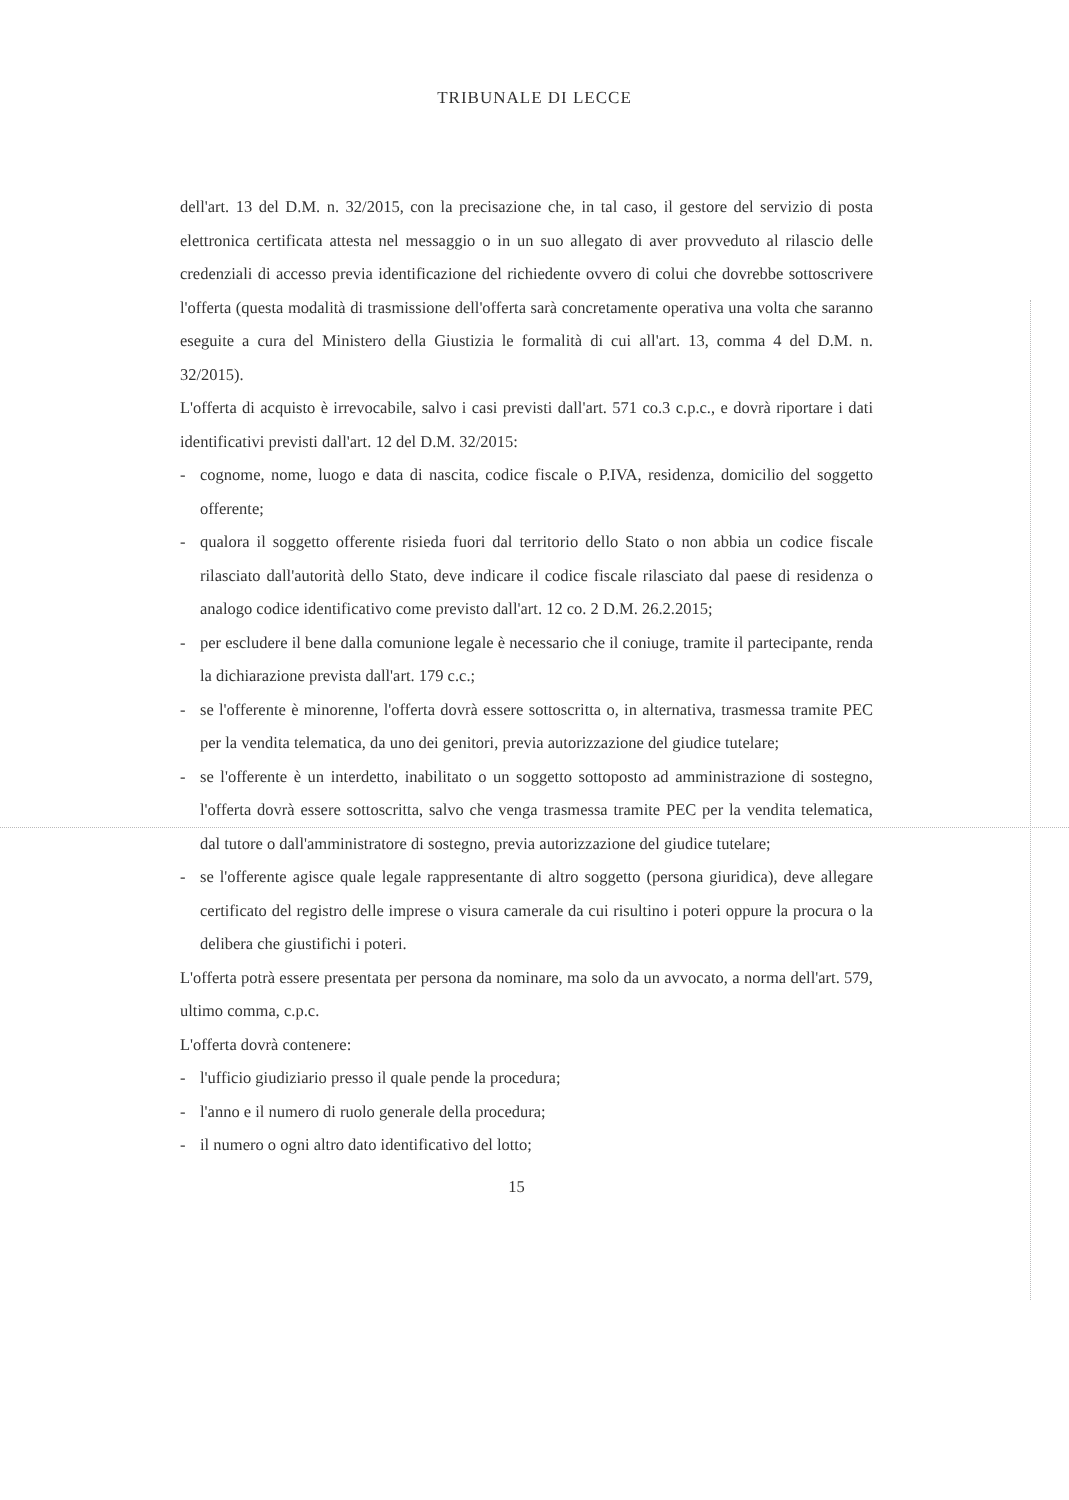TRIBUNALE DI LECCE
dell'art. 13 del D.M. n. 32/2015, con la precisazione che, in tal caso, il gestore del servizio di posta elettronica certificata attesta nel messaggio o in un suo allegato di aver provveduto al rilascio delle credenziali di accesso previa identificazione del richiedente ovvero di colui che dovrebbe sottoscrivere l'offerta (questa modalità di trasmissione dell'offerta sarà concretamente operativa una volta che saranno eseguite a cura del Ministero della Giustizia le formalità di cui all'art. 13, comma 4 del D.M. n. 32/2015).
L'offerta di acquisto è irrevocabile, salvo i casi previsti dall'art. 571 co.3 c.p.c., e dovrà riportare i dati identificativi previsti dall'art. 12 del D.M. 32/2015:
- cognome, nome, luogo e data di nascita, codice fiscale o P.IVA, residenza, domicilio del soggetto offerente;
- qualora il soggetto offerente risieda fuori dal territorio dello Stato o non abbia un codice fiscale rilasciato dall'autorità dello Stato, deve indicare il codice fiscale rilasciato dal paese di residenza o analogo codice identificativo come previsto dall'art. 12 co. 2 D.M. 26.2.2015;
- per escludere il bene dalla comunione legale è necessario che il coniuge, tramite il partecipante, renda la dichiarazione prevista dall'art. 179 c.c.;
- se l'offerente è minorenne, l'offerta dovrà essere sottoscritta o, in alternativa, trasmessa tramite PEC per la vendita telematica, da uno dei genitori, previa autorizzazione del giudice tutelare;
- se l'offerente è un interdetto, inabilitato o un soggetto sottoposto ad amministrazione di sostegno, l'offerta dovrà essere sottoscritta, salvo che venga trasmessa tramite PEC per la vendita telematica, dal tutore o dall'amministratore di sostegno, previa autorizzazione del giudice tutelare;
- se l'offerente agisce quale legale rappresentante di altro soggetto (persona giuridica), deve allegare certificato del registro delle imprese o visura camerale da cui risultino i poteri oppure la procura o la delibera che giustifichi i poteri.
L'offerta potrà essere presentata per persona da nominare, ma solo da un avvocato, a norma dell'art. 579, ultimo comma, c.p.c.
L'offerta dovrà contenere:
- l'ufficio giudiziario presso il quale pende la procedura;
- l'anno e il numero di ruolo generale della procedura;
- il numero o ogni altro dato identificativo del lotto;
15